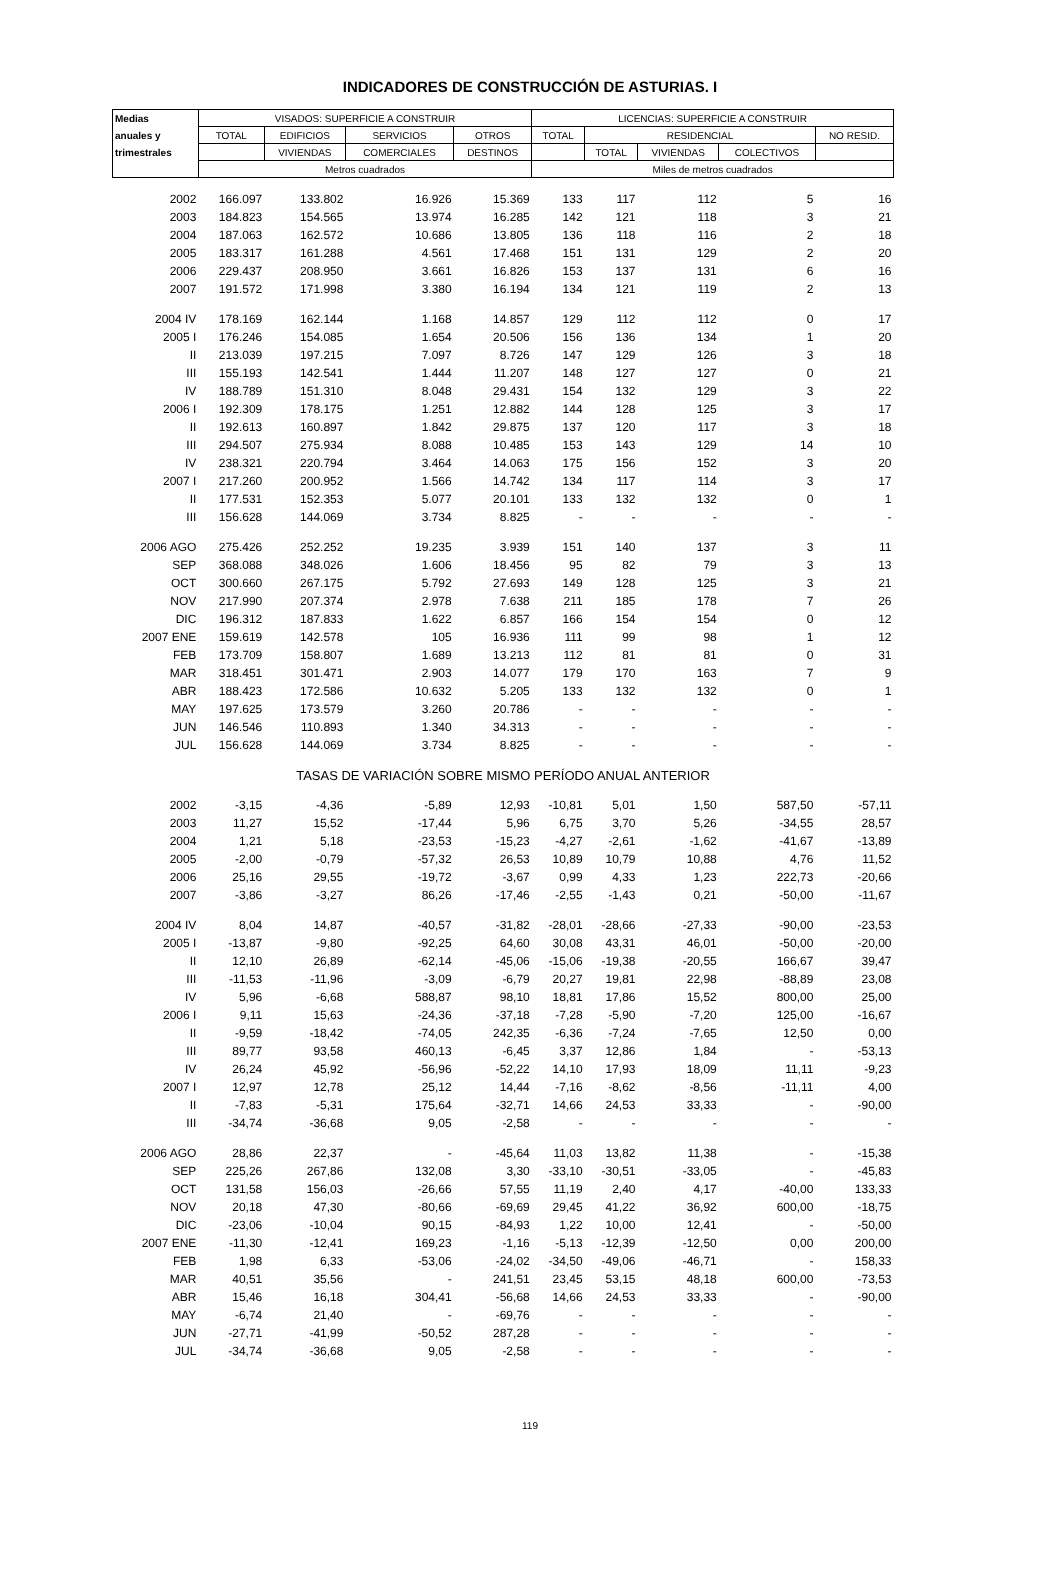INDICADORES DE CONSTRUCCIÓN DE ASTURIAS. I
| Medias | VISADOS: SUPERFICIE A CONSTRUIR | | | | LICENCIAS: SUPERFICIE A CONSTRUIR | | | | |
| --- | --- | --- | --- | --- | --- | --- | --- | --- | --- |
| anuales y | TOTAL | EDIFICIOS | SERVICIOS | OTROS | TOTAL | RESIDENCIAL | | | NO RESID. |
| trimestrales | | VIVIENDAS | COMERCIALES | DESTINOS | | TOTAL | VIVIENDAS | COLECTIVOS | |
| | Metros cuadrados | | | | Miles de metros cuadrados | | | | |
| 2002 | 166.097 | 133.802 | 16.926 | 15.369 | 133 | 117 | 112 | 5 | 16 |
| 2003 | 184.823 | 154.565 | 13.974 | 16.285 | 142 | 121 | 118 | 3 | 21 |
| 2004 | 187.063 | 162.572 | 10.686 | 13.805 | 136 | 118 | 116 | 2 | 18 |
| 2005 | 183.317 | 161.288 | 4.561 | 17.468 | 151 | 131 | 129 | 2 | 20 |
| 2006 | 229.437 | 208.950 | 3.661 | 16.826 | 153 | 137 | 131 | 6 | 16 |
| 2007 | 191.572 | 171.998 | 3.380 | 16.194 | 134 | 121 | 119 | 2 | 13 |
| 2004 IV | 178.169 | 162.144 | 1.168 | 14.857 | 129 | 112 | 112 | 0 | 17 |
| 2005 I | 176.246 | 154.085 | 1.654 | 20.506 | 156 | 136 | 134 | 1 | 20 |
| II | 213.039 | 197.215 | 7.097 | 8.726 | 147 | 129 | 126 | 3 | 18 |
| III | 155.193 | 142.541 | 1.444 | 11.207 | 148 | 127 | 127 | 0 | 21 |
| IV | 188.789 | 151.310 | 8.048 | 29.431 | 154 | 132 | 129 | 3 | 22 |
| 2006 I | 192.309 | 178.175 | 1.251 | 12.882 | 144 | 128 | 125 | 3 | 17 |
| II | 192.613 | 160.897 | 1.842 | 29.875 | 137 | 120 | 117 | 3 | 18 |
| III | 294.507 | 275.934 | 8.088 | 10.485 | 153 | 143 | 129 | 14 | 10 |
| IV | 238.321 | 220.794 | 3.464 | 14.063 | 175 | 156 | 152 | 3 | 20 |
| 2007 I | 217.260 | 200.952 | 1.566 | 14.742 | 134 | 117 | 114 | 3 | 17 |
| II | 177.531 | 152.353 | 5.077 | 20.101 | 133 | 132 | 132 | 0 | 1 |
| III | 156.628 | 144.069 | 3.734 | 8.825 | - | - | - | - | - |
| 2006 AGO | 275.426 | 252.252 | 19.235 | 3.939 | 151 | 140 | 137 | 3 | 11 |
| SEP | 368.088 | 348.026 | 1.606 | 18.456 | 95 | 82 | 79 | 3 | 13 |
| OCT | 300.660 | 267.175 | 5.792 | 27.693 | 149 | 128 | 125 | 3 | 21 |
| NOV | 217.990 | 207.374 | 2.978 | 7.638 | 211 | 185 | 178 | 7 | 26 |
| DIC | 196.312 | 187.833 | 1.622 | 6.857 | 166 | 154 | 154 | 0 | 12 |
| 2007 ENE | 159.619 | 142.578 | 105 | 16.936 | 111 | 99 | 98 | 1 | 12 |
| FEB | 173.709 | 158.807 | 1.689 | 13.213 | 112 | 81 | 81 | 0 | 31 |
| MAR | 318.451 | 301.471 | 2.903 | 14.077 | 179 | 170 | 163 | 7 | 9 |
| ABR | 188.423 | 172.586 | 10.632 | 5.205 | 133 | 132 | 132 | 0 | 1 |
| MAY | 197.625 | 173.579 | 3.260 | 20.786 | - | - | - | - | - |
| JUN | 146.546 | 110.893 | 1.340 | 34.313 | - | - | - | - | - |
| JUL | 156.628 | 144.069 | 3.734 | 8.825 | - | - | - | - | - |
| TASAS DE VARIACIÓN SOBRE MISMO PERÍODO ANUAL ANTERIOR | | | | | | | | | |
| 2002 | -3,15 | -4,36 | -5,89 | 12,93 | -10,81 | 5,01 | 1,50 | 587,50 | -57,11 |
| 2003 | 11,27 | 15,52 | -17,44 | 5,96 | 6,75 | 3,70 | 5,26 | -34,55 | 28,57 |
| 2004 | 1,21 | 5,18 | -23,53 | -15,23 | -4,27 | -2,61 | -1,62 | -41,67 | -13,89 |
| 2005 | -2,00 | -0,79 | -57,32 | 26,53 | 10,89 | 10,79 | 10,88 | 4,76 | 11,52 |
| 2006 | 25,16 | 29,55 | -19,72 | -3,67 | 0,99 | 4,33 | 1,23 | 222,73 | -20,66 |
| 2007 | -3,86 | -3,27 | 86,26 | -17,46 | -2,55 | -1,43 | 0,21 | -50,00 | -11,67 |
| 2004 IV | 8,04 | 14,87 | -40,57 | -31,82 | -28,01 | -28,66 | -27,33 | -90,00 | -23,53 |
| 2005 I | -13,87 | -9,80 | -92,25 | 64,60 | 30,08 | 43,31 | 46,01 | -50,00 | -20,00 |
| II | 12,10 | 26,89 | -62,14 | -45,06 | -15,06 | -19,38 | -20,55 | 166,67 | 39,47 |
| III | -11,53 | -11,96 | -3,09 | -6,79 | 20,27 | 19,81 | 22,98 | -88,89 | 23,08 |
| IV | 5,96 | -6,68 | 588,87 | 98,10 | 18,81 | 17,86 | 15,52 | 800,00 | 25,00 |
| 2006 I | 9,11 | 15,63 | -24,36 | -37,18 | -7,28 | -5,90 | -7,20 | 125,00 | -16,67 |
| II | -9,59 | -18,42 | -74,05 | 242,35 | -6,36 | -7,24 | -7,65 | 12,50 | 0,00 |
| III | 89,77 | 93,58 | 460,13 | -6,45 | 3,37 | 12,86 | 1,84 | - | -53,13 |
| IV | 26,24 | 45,92 | -56,96 | -52,22 | 14,10 | 17,93 | 18,09 | 11,11 | -9,23 |
| 2007 I | 12,97 | 12,78 | 25,12 | 14,44 | -7,16 | -8,62 | -8,56 | -11,11 | 4,00 |
| II | -7,83 | -5,31 | 175,64 | -32,71 | 14,66 | 24,53 | 33,33 | - | -90,00 |
| III | -34,74 | -36,68 | 9,05 | -2,58 | - | - | - | - | - |
| 2006 AGO | 28,86 | 22,37 | - | -45,64 | 11,03 | 13,82 | 11,38 | - | -15,38 |
| SEP | 225,26 | 267,86 | 132,08 | 3,30 | -33,10 | -30,51 | -33,05 | - | -45,83 |
| OCT | 131,58 | 156,03 | -26,66 | 57,55 | 11,19 | 2,40 | 4,17 | -40,00 | 133,33 |
| NOV | 20,18 | 47,30 | -80,66 | -69,69 | 29,45 | 41,22 | 36,92 | 600,00 | -18,75 |
| DIC | -23,06 | -10,04 | 90,15 | -84,93 | 1,22 | 10,00 | 12,41 | - | -50,00 |
| 2007 ENE | -11,30 | -12,41 | 169,23 | -1,16 | -5,13 | -12,39 | -12,50 | 0,00 | 200,00 |
| FEB | 1,98 | 6,33 | -53,06 | -24,02 | -34,50 | -49,06 | -46,71 | - | 158,33 |
| MAR | 40,51 | 35,56 | - | 241,51 | 23,45 | 53,15 | 48,18 | 600,00 | -73,53 |
| ABR | 15,46 | 16,18 | 304,41 | -56,68 | 14,66 | 24,53 | 33,33 | - | -90,00 |
| MAY | -6,74 | 21,40 | - | -69,76 | - | - | - | - | - |
| JUN | -27,71 | -41,99 | -50,52 | 287,28 | - | - | - | - | - |
| JUL | -34,74 | -36,68 | 9,05 | -2,58 | - | - | - | - | - |
119